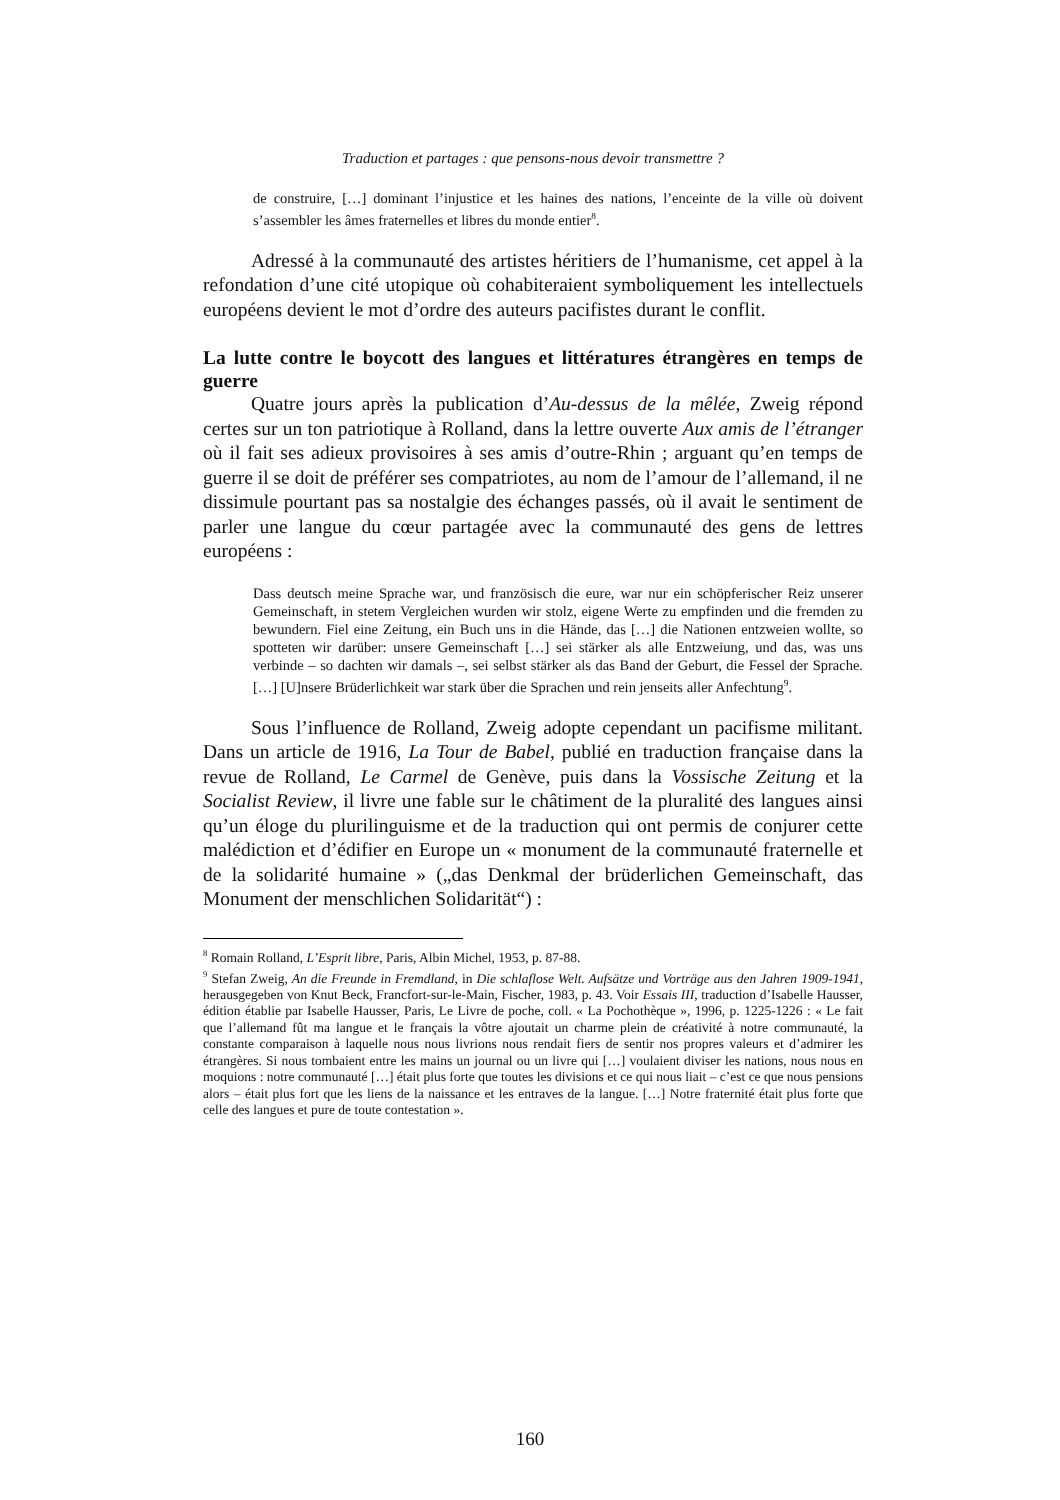Traduction et partages : que pensons-nous devoir transmettre ?
de construire, […] dominant l’injustice et les haines des nations, l’enceinte de la ville où doivent s’assembler les âmes fraternelles et libres du monde entier<sup>8</sup>.
Adressé à la communauté des artistes héritiers de l’humanisme, cet appel à la refondation d’une cité utopique où cohabiteraient symboliquement les intellectuels européens devient le mot d’ordre des auteurs pacifistes durant le conflit.
La lutte contre le boycott des langues et littératures étrangères en temps de guerre
Quatre jours après la publication d’Au-dessus de la mêlée, Zweig répond certes sur un ton patriotique à Rolland, dans la lettre ouverte Aux amis de l’étranger où il fait ses adieux provisoires à ses amis d’outre-Rhin ; arguant qu’en temps de guerre il se doit de préférer ses compatriotes, au nom de l’amour de l’allemand, il ne dissimule pourtant pas sa nostalgie des échanges passés, où il avait le sentiment de parler une langue du cœur partagée avec la communauté des gens de lettres européens :
Dass deutsch meine Sprache war, und französisch die eure, war nur ein schöpferischer Reiz unserer Gemeinschaft, in stetem Vergleichen wurden wir stolz, eigene Werte zu empfinden und die fremden zu bewundern. Fiel eine Zeitung, ein Buch uns in die Hände, das […] die Nationen entzweien wollte, so spotteten wir darüber: unsere Gemeinschaft […] sei stärker als alle Entzweiung, und das, was uns verbinde – so dachten wir damals –, sei selbst stärker als das Band der Geburt, die Fessel der Sprache. […] [U]nsere Brüderlichkeit war stark über die Sprachen und rein jenseits aller Anfechtung<sup>9</sup>.
Sous l’influence de Rolland, Zweig adopte cependant un pacifisme militant. Dans un article de 1916, La Tour de Babel, publié en traduction française dans la revue de Rolland, Le Carmel de Genève, puis dans la Vossische Zeitung et la Socialist Review, il livre une fable sur le châtiment de la pluralité des langues ainsi qu’un éloge du plurilinguisme et de la traduction qui ont permis de conjurer cette malédiction et d’édifier en Europe un « monument de la communauté fraternelle et de la solidarité humaine » („das Denkmal der brüderlichen Gemeinschaft, das Monument der menschlichen Solidarität“) :
<sup>8</sup> Romain Rolland, L’Esprit libre, Paris, Albin Michel, 1953, p. 87-88.
<sup>9</sup> Stefan Zweig, An die Freunde in Fremdland, in Die schlaflose Welt. Aufsätze und Vorträge aus den Jahren 1909-1941, herausgegeben von Knut Beck, Francfort-sur-le-Main, Fischer, 1983, p. 43. Voir Essais III, traduction d’Isabelle Hausser, édition établie par Isabelle Hausser, Paris, Le Livre de poche, coll. « La Pochothèque », 1996, p. 1225-1226 : « Le fait que l’allemand fût ma langue et le français la vôtre ajoutait un charme plein de créativité à notre communauté, la constante comparaison à laquelle nous nous livrions nous rendait fiers de sentir nos propres valeurs et d’admirer les étrangères. Si nous tombaient entre les mains un journal ou un livre qui […] voulaient diviser les nations, nous nous en moquions : notre communauté […] était plus forte que toutes les divisions et ce qui nous liait – c’est ce que nous pensions alors – était plus fort que les liens de la naissance et les entraves de la langue. […] Notre fraternité était plus forte que celle des langues et pure de toute contestation ».
160